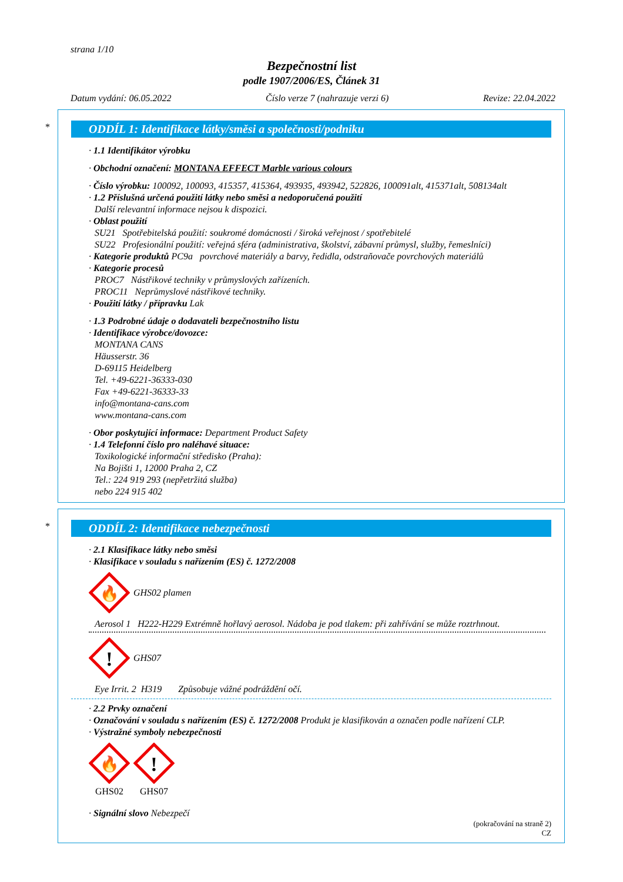strana 1/10
Bezpečnostní list
podle 1907/2006/ES, Článek 31
Datum vydání: 06.05.2022 Číslo verze 7 (nahrazuje verzi 6) Revize: 22.04.2022
*
ODDÍL 1: Identifikace látky/směsi a společnosti/podniku
· 1.1 Identifikátor výrobku
· Obchodní označení: MONTANA EFFECT Marble various colours
· Číslo výrobku: 100092, 100093, 415357, 415364, 493935, 493942, 522826, 100091alt, 415371alt, 508134alt
· 1.2 Příslušná určená použití látky nebo směsi a nedoporučená použití
Další relevantní informace nejsou k dispozici.
· Oblast použití
SU21 Spotřebitelská použití: soukromé domácnosti / široká veřejnost / spotřebitelé
SU22 Profesionální použití: veřejná sféra (administrativa, školství, zábavní průmysl, služby, řemeslníci)
· Kategorie produktů PC9a povrchové materiály a barvy, ředidla, odstraňovače povrchových materiálů
· Kategorie procesů
PROC7 Nástřikové techniky v průmyslových zařízeních.
PROC11 Neprůmyslové nástřikové techniky.
· Použití látky / přípravku Lak
· 1.3 Podrobné údaje o dodavateli bezpečnostního listu
· Identifikace výrobce/dovozce:
MONTANA CANS
Häusserstr. 36
D-69115 Heidelberg
Tel. +49-6221-36333-030
Fax +49-6221-36333-33
info@montana-cans.com
www.montana-cans.com
· Obor poskytující informace: Department Product Safety
· 1.4 Telefonní číslo pro naléhavé situace:
Toxikologické informační středisko (Praha):
Na Bojišti 1, 12000 Praha 2, CZ
Tel.: 224 919 293 (nepřetržitá služba)
nebo 224 915 402
*
ODDÍL 2: Identifikace nebezpečnosti
· 2.1 Klasifikace látky nebo směsi
· Klasifikace v souladu s nařízením (ES) č. 1272/2008
🔥
GHS02 plamen
Aerosol 1 H222-H229 Extrémně hořlavý aerosol. Nádoba je pod tlakem: při zahřívání se může roztrhnout.
!
GHS07
Eye Irrit. 2 H319 Způsobuje vážné podráždění očí.
· 2.2 Prvky označení
· Označování v souladu s nařízením (ES) č. 1272/2008 Produkt je klasifikován a označen podle nařízení CLP.
· Výstražné symboly nebezpečnosti
🔥
GHS02
!
GHS07
· Signální slovo Nebezpečí
(pokračování na straně 2)
CZ